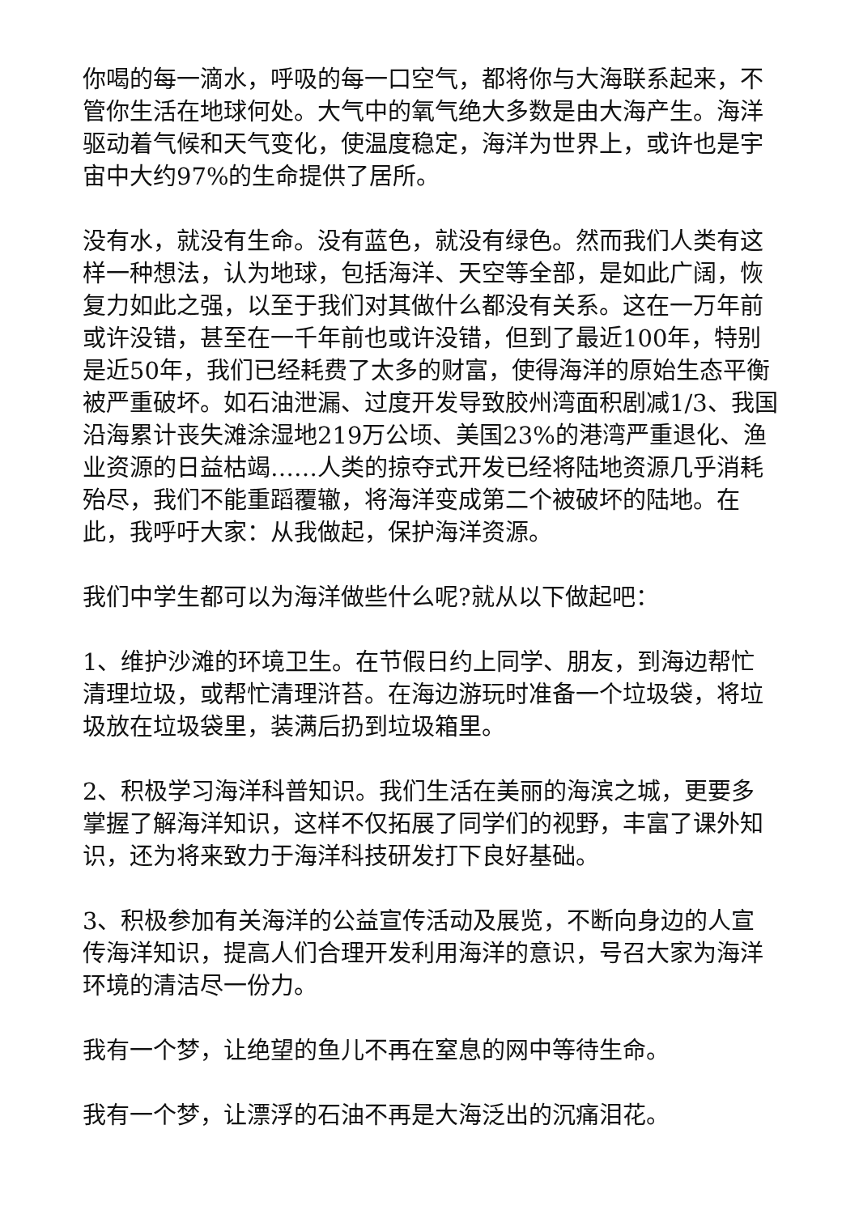你喝的每一滴水，呼吸的每一口空气，都将你与大海联系起来，不管你生活在地球何处。大气中的氧气绝大多数是由大海产生。海洋驱动着气候和天气变化，使温度稳定，海洋为世界上，或许也是宇宙中大约97%的生命提供了居所。
没有水，就没有生命。没有蓝色，就没有绿色。然而我们人类有这样一种想法，认为地球，包括海洋、天空等全部，是如此广阔，恢复力如此之强，以至于我们对其做什么都没有关系。这在一万年前或许没错，甚至在一千年前也或许没错，但到了最近100年，特别是近50年，我们已经耗费了太多的财富，使得海洋的原始生态平衡被严重破坏。如石油泄漏、过度开发导致胶州湾面积剧减1/3、我国沿海累计丧失滩涂湿地219万公顷、美国23%的港湾严重退化、渔业资源的日益枯竭……人类的掠夺式开发已经将陆地资源几乎消耗殆尽，我们不能重蹈覆辙，将海洋变成第二个被破坏的陆地。在此，我呼吁大家：从我做起，保护海洋资源。
我们中学生都可以为海洋做些什么呢?就从以下做起吧：
1、维护沙滩的环境卫生。在节假日约上同学、朋友，到海边帮忙清理垃圾，或帮忙清理浒苔。在海边游玩时准备一个垃圾袋，将垃圾放在垃圾袋里，装满后扔到垃圾箱里。
2、积极学习海洋科普知识。我们生活在美丽的海滨之城，更要多掌握了解海洋知识，这样不仅拓展了同学们的视野，丰富了课外知识，还为将来致力于海洋科技研发打下良好基础。
3、积极参加有关海洋的公益宣传活动及展览，不断向身边的人宣传海洋知识，提高人们合理开发利用海洋的意识，号召大家为海洋环境的清洁尽一份力。
我有一个梦，让绝望的鱼儿不再在窒息的网中等待生命。
我有一个梦，让漂浮的石油不再是大海泛出的沉痛泪花。